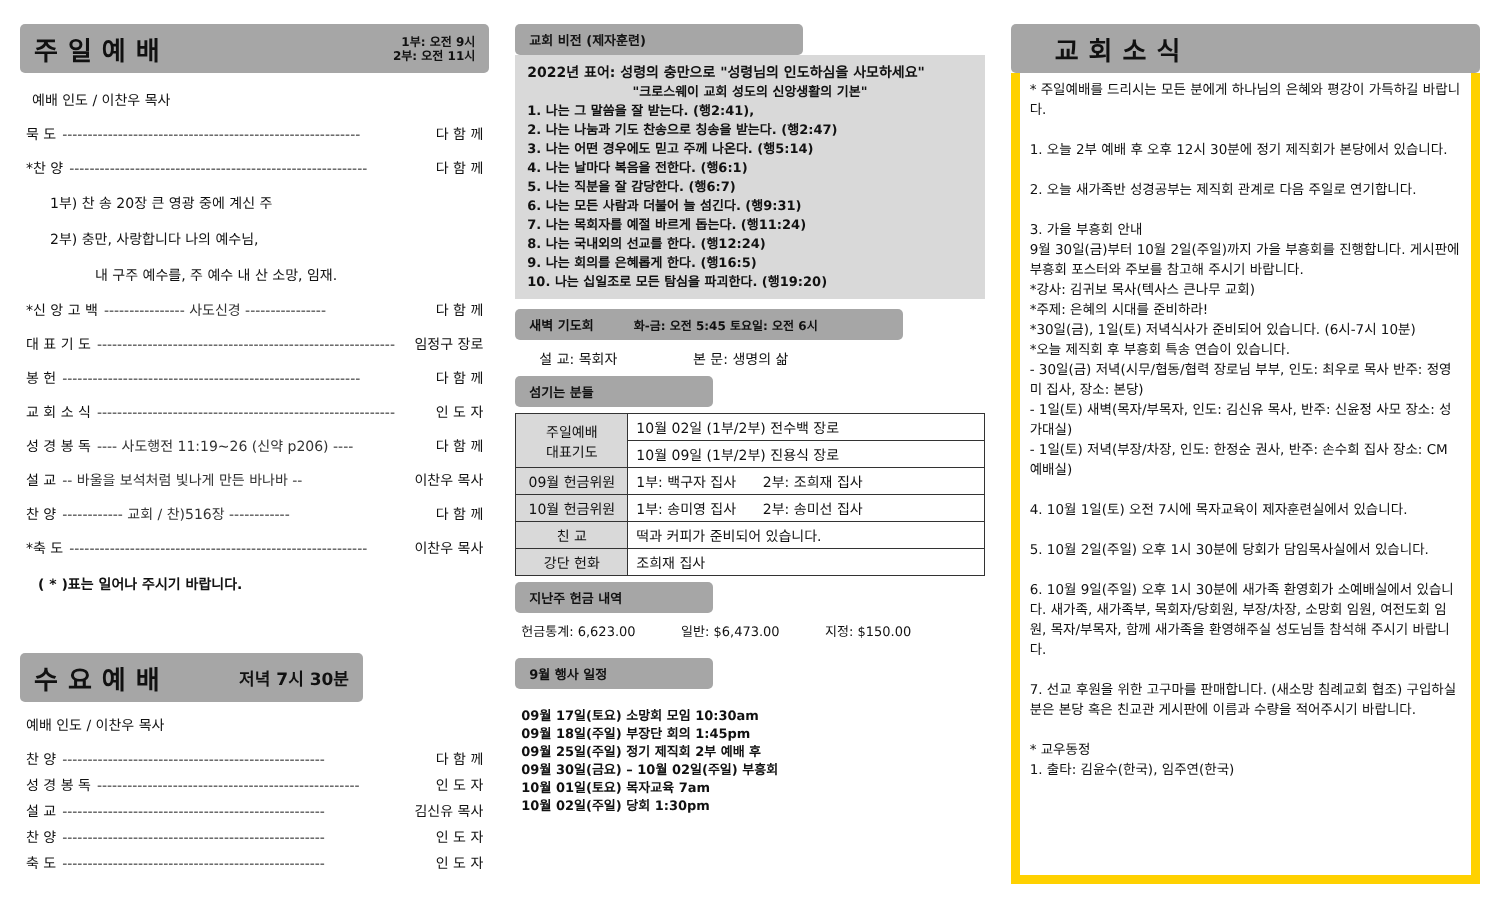주일예배 1부: 오전 9시
2부: 오전 11시
예배 인도 / 이찬우 목사
묵 도 ----------------------------------------------------------- 다 함 께
*찬 양 ----------------------------------------------------------- 다 함 께
1부) 찬 송 20장 큰 영광 중에 계신 주
2부) 충만, 사랑합니다 나의 예수님,
내 구주 예수를, 주 예수 내 산 소망, 임재.
*신 앙 고 백 ---------------- 사도신경 ---------------- 다 함 께
대 표 기 도 ----------------------------------------------------------- 임정구 장로
봉 헌 ----------------------------------------------------------- 다 함 께
교 회 소 식 ----------------------------------------------------------- 인 도 자
성 경 봉 독 ---- 사도행전 11:19~26 (신약 p206) ---- 다 함 께
설 교 -- 바울을 보석처럼 빛나게 만든 바나바 -- 이찬우 목사
찬 양 ------------ 교회 / 찬)516장 ------------ 다 함 께
*축 도 ----------------------------------------------------------- 이찬우 목사
( * )표는 일어나 주시기 바랍니다.
수요예배 저녁 7시 30분
예배 인도 / 이찬우 목사
찬 양 ---------------------------------------------------- 다 함 께
성 경 봉 독 ---------------------------------------------------- 인 도 자
설 교 ---------------------------------------------------- 김신유 목사
찬 양 ---------------------------------------------------- 인 도 자
축 도 ---------------------------------------------------- 인 도 자
교회 비전 (제자훈련)
2022년 표어: 성령의 충만으로 "성령님의 인도하심을 사모하세요"
"크로스웨이 교회 성도의 신앙생활의 기본"
1. 나는 그 말씀을 잘 받는다. (행2:41),
2. 나는 나눔과 기도 찬송으로 칭송을 받는다. (행2:47)
3. 나는 어떤 경우에도 믿고 주께 나온다. (행5:14)
4. 나는 날마다 복음을 전한다. (행6:1)
5. 나는 직분을 잘 감당한다. (행6:7)
6. 나는 모든 사람과 더불어 늘 섬긴다. (행9:31)
7. 나는 목회자를 예절 바르게 돕는다. (행11:24)
8. 나는 국내외의 선교를 한다. (행12:24)
9. 나는 회의를 은혜롭게 한다. (행16:5)
10. 나는 십일조로 모든 탐심을 파괴한다. (행19:20)
새벽 기도회 화-금: 오전 5:45 토요일: 오전 6시
설 교: 목회자 본 문: 생명의 삶
섬기는 분들
| 주일예배 대표기도 | 10월 02일 (1부/2부) 전수백 장로 |
| | 10월 09일 (1부/2부) 진용식 장로 |
| 09월 헌금위원 | 1부: 백구자 집사 2부: 조희재 집사 |
| 10월 헌금위원 | 1부: 송미영 집사 2부: 송미선 집사 |
| 친 교 | 떡과 커피가 준비되어 있습니다. |
| 강단 헌화 | 조희재 집사 |
지난주 헌금 내역
헌금통계: 6,623.00 일반: $6,473.00 지정: $150.00
9월 행사 일정
09월 17일(토요) 소망회 모임 10:30am
09월 18일(주일) 부장단 회의 1:45pm
09월 25일(주일) 정기 제직회 2부 예배 후
09월 30일(금요) – 10월 02일(주일) 부흥회
10월 01일(토요) 목자교육 7am
10월 02일(주일) 당회 1:30pm
교회소식
* 주일예배를 드리시는 모든 분에게 하나님의 은혜와 평강이 가득하길 바랍니다.
1. 오늘 2부 예배 후 오후 12시 30분에 정기 제직회가 본당에서 있습니다.
2. 오늘 새가족반 성경공부는 제직회 관계로 다음 주일로 연기합니다.
3. 가을 부흥회 안내
9월 30일(금)부터 10월 2일(주일)까지 가을 부흥회를 진행합니다. 게시판에 부흥회 포스터와 주보를 참고해 주시기 바랍니다.
*강사: 김귀보 목사(텍사스 큰나무 교회)
*주제: 은혜의 시대를 준비하라!
*30일(금), 1일(토) 저녁식사가 준비되어 있습니다. (6시-7시 10분)
*오늘 제직회 후 부흥회 특송 연습이 있습니다.
- 30일(금) 저녁(시무/협동/협력 장로님 부부, 인도: 최우로 목사 반주: 정영미 집사, 장소: 본당)
- 1일(토) 새벽(목자/부목자, 인도: 김신유 목사, 반주: 신윤정 사모 장소: 성가대실)
- 1일(토) 저녁(부장/차장, 인도: 한정순 권사, 반주: 손수희 집사 장소: CM 예배실)
4. 10월 1일(토) 오전 7시에 목자교육이 제자훈련실에서 있습니다.
5. 10월 2일(주일) 오후 1시 30분에 당회가 담임목사실에서 있습니다.
6. 10월 9일(주일) 오후 1시 30분에 새가족 환영회가 소예배실에서 있습니다. 새가족, 새가족부, 목회자/당회원, 부장/차장, 소망회 임원, 여전도회 임원, 목자/부목자, 함께 새가족을 환영해주실 성도님들 참석해 주시기 바랍니다.
7. 선교 후원을 위한 고구마를 판매합니다. (새소망 침례교회 협조) 구입하실 분은 본당 혹은 친교관 게시판에 이름과 수량을 적어주시기 바랍니다.
* 교우동정
1. 출타: 김윤수(한국), 임주연(한국)